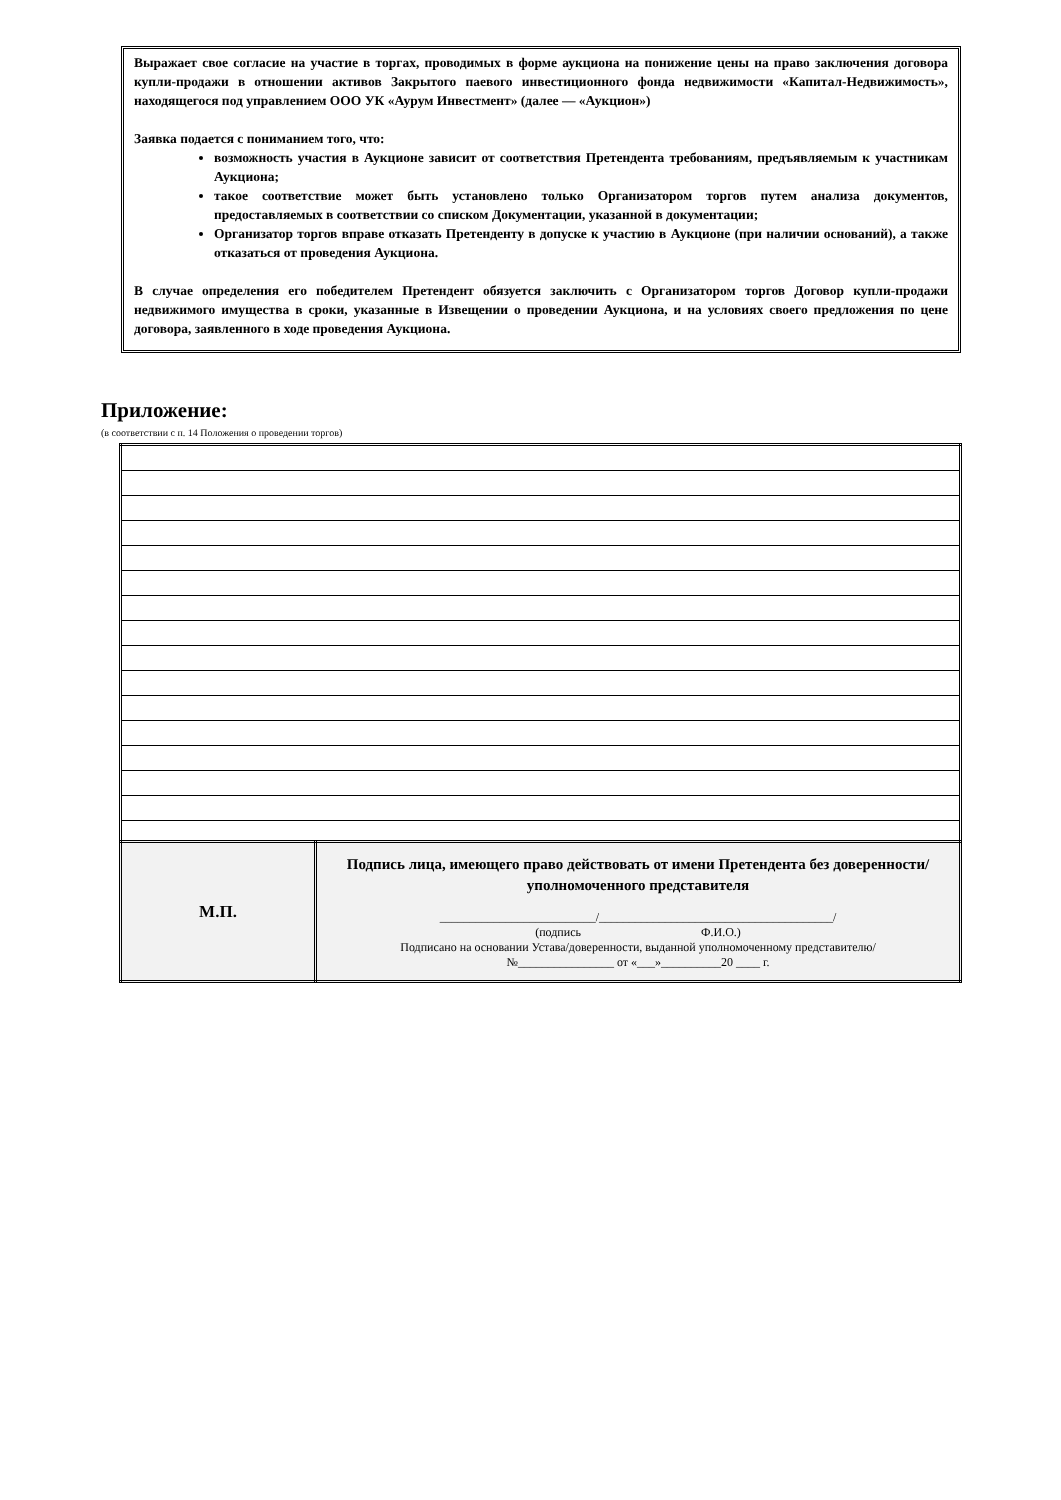Выражает свое согласие на участие в торгах, проводимых в форме аукциона на понижение цены на право заключения договора купли-продажи в отношении активов Закрытого паевого инвестиционного фонда недвижимости «Капитал-Недвижимость», находящегося под управлением ООО УК «Аурум Инвестмент» (далее — «Аукцион»)
Заявка подается с пониманием того, что:
возможность участия в Аукционе зависит от соответствия Претендента требованиям, предъявляемым к участникам Аукциона;
такое соответствие может быть установлено только Организатором торгов путем анализа документов, предоставляемых в соответствии со списком Документации, указанной в документации;
Организатор торгов вправе отказать Претенденту в допуске к участию в Аукционе (при наличии оснований), а также отказаться от проведения Аукциона.
В случае определения его победителем Претендент обязуется заключить с Организатором торгов Договор купли-продажи недвижимого имущества в сроки, указанные в Извещении о проведении Аукциона, и на условиях своего предложения по цене договора, заявленного в ходе проведения Аукциона.
Приложение:
(в соответствии с п. 14 Положения о проведении торгов)
| М.П. | Подпись лица, имеющего право действовать от имени Претендента без доверенности/уполномоченного представителя __________________________/_______________________________________/ (подпись Ф.И.О.) Подписано на основании Устава/доверенности, выданной уполномоченному представителю/ №________________ от «___»__________20 ____ г. |